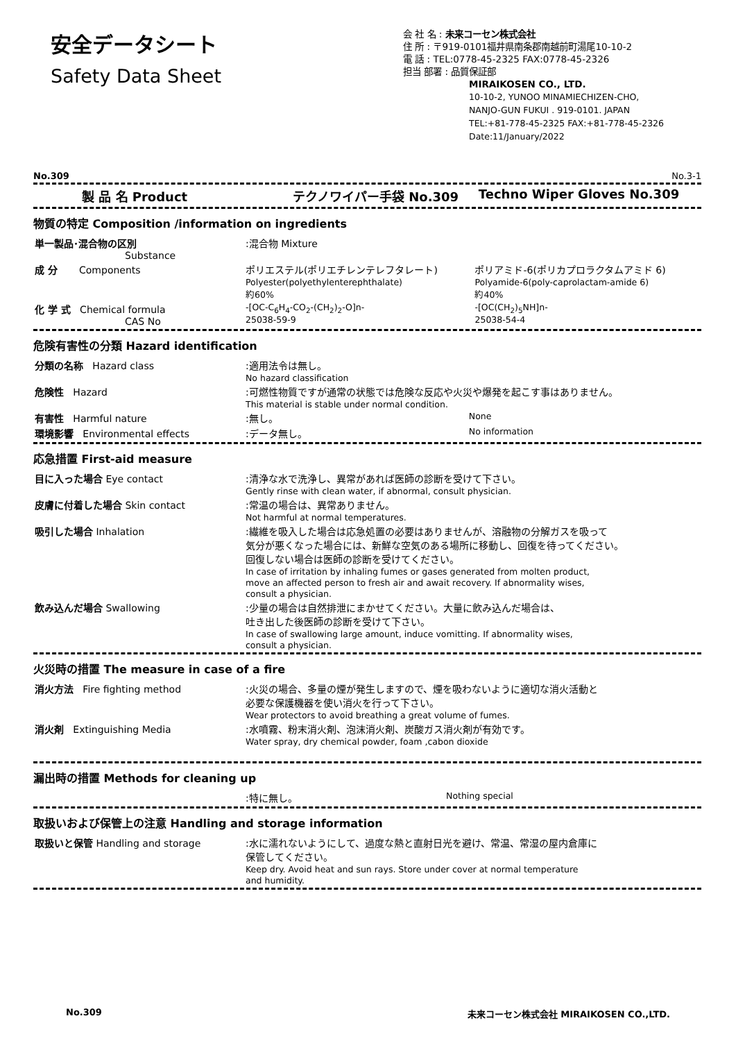安全データシート
Safety Data Sheet
会 社 名 : 未来コーセン株式会社
住 所 : 〒919-0101福井県南条郡南越前町湯尾10-10-2
電 話 : TEL:0778-45-2325 FAX:0778-45-2326
担当 部署 : 品質保証部
MIRAIKOSEN CO., LTD.
10-10-2, YUNOO MINAMIECHIZEN-CHO,
NANJO-GUN FUKUI . 919-0101. JAPAN
TEL:+81-778-45-2325 FAX:+81-778-45-2326
Date:11/January/2022
No.309 No.3-1
| 製 品 名 Product | テクノワイパー手袋 No.309 | Techno Wiper Gloves No.309 |
物質の特定 Composition /information on ingredients
| 単一製品･混合物の区別 Substance | :混合物 Mixture | |
| 成 分 Components | ポリエステル(ポリエチレンテレフタレート) Polyester(polyethylenterephthalate) 約60% | ポリアミド-6(ポリカプロラクタムアミド 6) Polyamide-6(poly-caprolactam-amide 6) 約40% |
| 化 学 式 Chemical formula CAS No | -[OC-C<sub>6</sub>H<sub>4</sub>-CO<sub>2</sub>-(CH<sub>2</sub>)<sub>2</sub>-O]n- 25038-59-9 | -[OC(CH<sub>2</sub>)<sub>5</sub>NH]n- 25038-54-4 |
危険有害性の分類 Hazard identification
| 分類の名称 Hazard class | :適用法令は無し。 No hazard classification | |
| 危険性 Hazard | :可燃性物質ですが通常の状態では危険な反応や火災や爆発を起こす事はありません。 This material is stable under normal condition. | |
| 有害性 Harmful nature | :無し。 | None |
| 環境影響 Environmental effects | :データ無し。 | No information |
応急措置 First-aid measure
| 目に入った場合 Eye contact | :清浄な水で洗浄し、異常があれば医師の診断を受けて下さい。 Gently rinse with clean water, if abnormal, consult physician. |
| 皮膚に付着した場合 Skin contact | :常温の場合は、異常ありません。 Not harmful at normal temperatures. |
| 吸引した場合 Inhalation | :繊維を吸入した場合は応急処置の必要はありませんが、溶融物の分解ガスを吸って 気分が悪くなった場合には、新鮮な空気のある場所に移動し、回復を待ってください。 回復しない場合は医師の診断を受けてください。 In case of irritation by inhaling fumes or gases generated from molten product, move an affected person to fresh air and await recovery. If abnormality wises, consult a physician. |
| 飲み込んだ場合 Swallowing | :少量の場合は自然排泄にまかせてください。大量に飲み込んだ場合は、 吐き出した後医師の診断を受けて下さい。 In case of swallowing large amount, induce vomitting. If abnormality wises, consult a physician. |
火災時の措置 The measure in case of a fire
| 消火方法 Fire fighting method | :火災の場合、多量の煙が発生しますので、煙を吸わないように適切な消火活動と 必要な保護機器を使い消火を行って下さい。 Wear protectors to avoid breathing a great volume of fumes. |
| 消火剤 Extinguishing Media | :水噴霧、粉末消火剤、泡沫消火剤、炭酸ガス消火剤が有効です。 Water spray, dry chemical powder, foam ,cabon dioxide |
漏出時の措置 Methods for cleaning up
| | :特に無し。 | Nothing special |
取扱いおよび保管上の注意 Handling and storage information
| 取扱いと保管 Handling and storage | :水に濡れないようにして、過度な熱と直射日光を避け、常温、常湿の屋内倉庫に 保管してください。 Keep dry. Avoid heat and sun rays. Store under cover at normal temperature and humidity. |
No.309 未来コーセン株式会社 MIRAIKOSEN CO.,LTD.